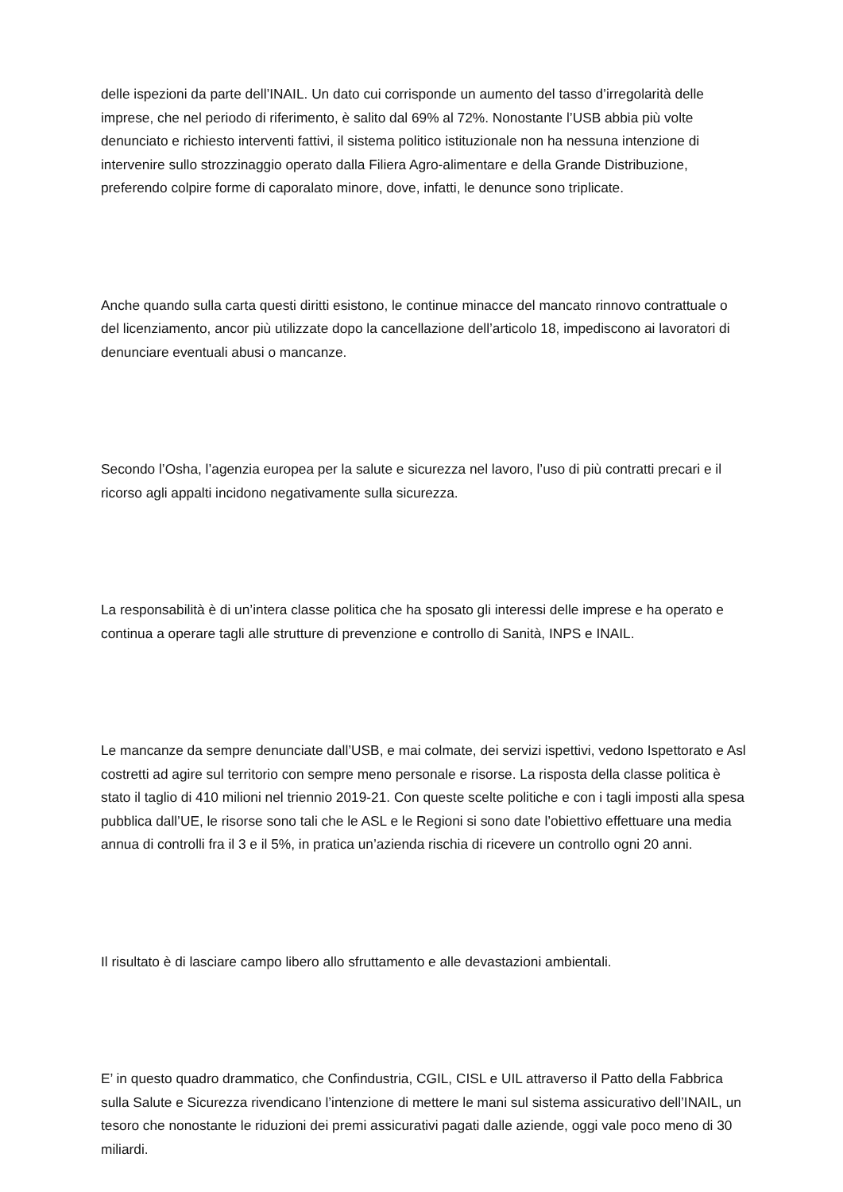delle ispezioni da parte dell’INAIL. Un dato cui corrisponde un aumento del tasso d’irregolarità delle imprese, che nel periodo di riferimento, è salito dal 69% al 72%. Nonostante l’USB abbia più volte denunciato e richiesto interventi fattivi, il sistema politico istituzionale non ha nessuna intenzione di intervenire sullo strozzinaggio operato dalla Filiera Agro-alimentare e della Grande Distribuzione, preferendo colpire forme di caporalato minore, dove, infatti, le denunce sono triplicate.
Anche quando sulla carta questi diritti esistono, le continue minacce del mancato rinnovo contrattuale o del licenziamento, ancor più utilizzate dopo la cancellazione dell’articolo 18, impediscono ai lavoratori di denunciare eventuali abusi o mancanze.
Secondo l’Osha, l’agenzia europea per la salute e sicurezza nel lavoro, l’uso di più contratti precari e il ricorso agli appalti incidono negativamente sulla sicurezza.
La responsabilità è di un’intera classe politica che ha sposato gli interessi delle imprese e ha operato e continua a operare tagli alle strutture di prevenzione e controllo di Sanità, INPS e INAIL.
Le mancanze da sempre denunciate dall’USB, e mai colmate, dei servizi ispettivi, vedono Ispettorato e Asl costretti ad agire sul territorio con sempre meno personale e risorse. La risposta della classe politica è stato il taglio di 410 milioni nel triennio 2019-21. Con queste scelte politiche e con i tagli imposti alla spesa pubblica dall’UE, le risorse sono tali che le ASL e le Regioni si sono date l’obiettivo effettuare una media annua di controlli fra il 3 e il 5%, in pratica un’azienda rischia di ricevere un controllo ogni 20 anni.
Il risultato è di lasciare campo libero allo sfruttamento e alle devastazioni ambientali.
E’ in questo quadro drammatico, che Confindustria, CGIL, CISL e UIL attraverso il Patto della Fabbrica sulla Salute e Sicurezza rivendicano l’intenzione di mettere le mani sul sistema assicurativo dell’INAIL, un tesoro che nonostante le riduzioni dei premi assicurativi pagati dalle aziende, oggi vale poco meno di 30 miliardi.